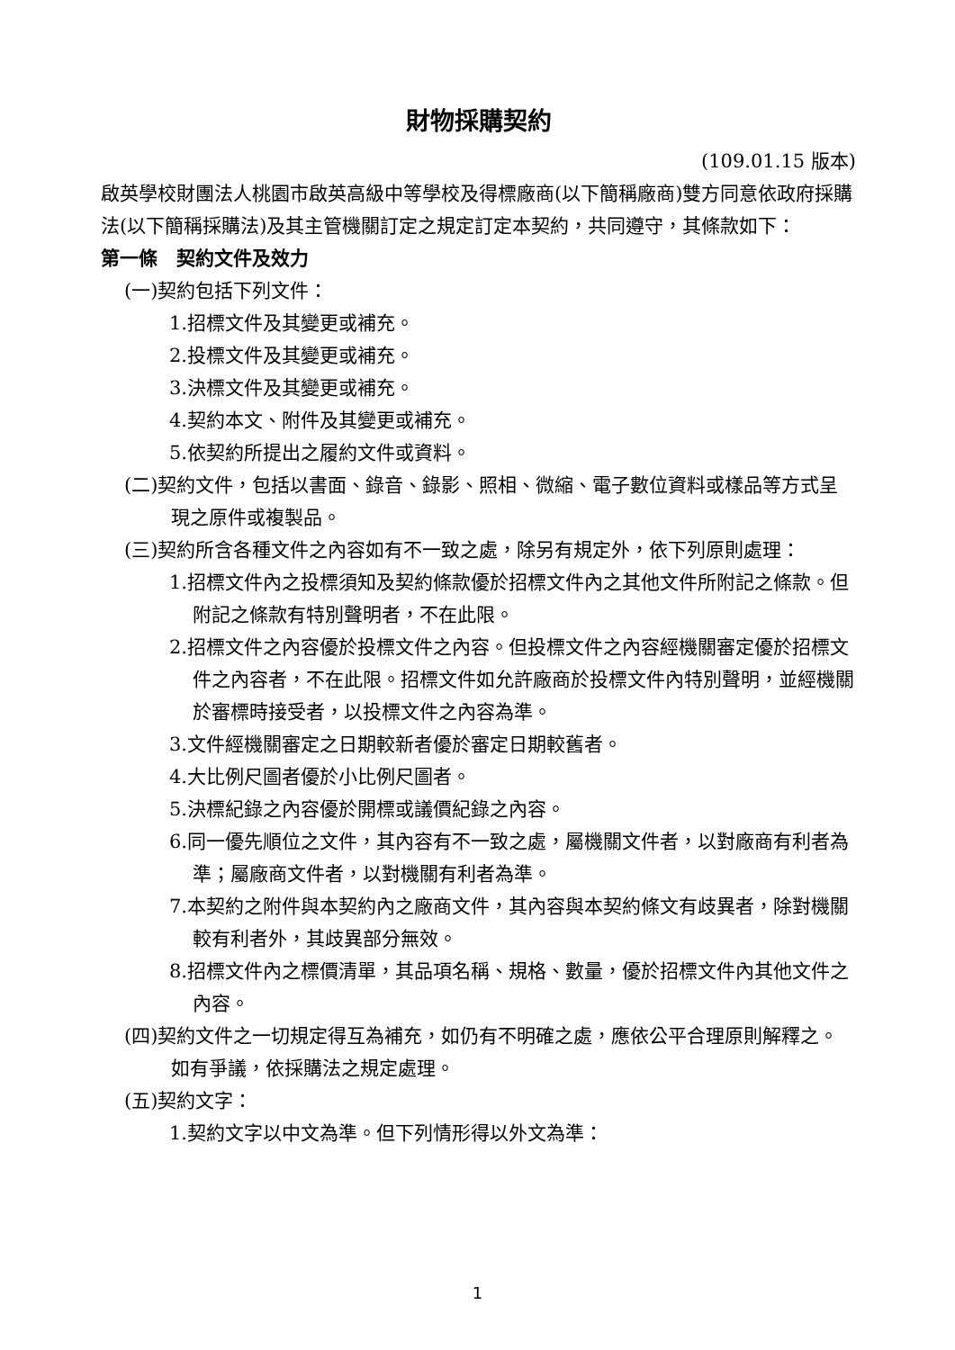財物採購契約
(109.01.15 版本)
啟英學校財團法人桃園市啟英高級中等學校及得標廠商(以下簡稱廠商)雙方同意依政府採購法(以下簡稱採購法)及其主管機關訂定之規定訂定本契約，共同遵守，其條款如下：
第一條　契約文件及效力
(一)契約包括下列文件：
1.招標文件及其變更或補充。
2.投標文件及其變更或補充。
3.決標文件及其變更或補充。
4.契約本文、附件及其變更或補充。
5.依契約所提出之履約文件或資料。
(二)契約文件，包括以書面、錄音、錄影、照相、微縮、電子數位資料或樣品等方式呈現之原件或複製品。
(三)契約所含各種文件之內容如有不一致之處，除另有規定外，依下列原則處理：
1.招標文件內之投標須知及契約條款優於招標文件內之其他文件所附記之條款。但附記之條款有特別聲明者，不在此限。
2.招標文件之內容優於投標文件之內容。但投標文件之內容經機關審定優於招標文件之內容者，不在此限。招標文件如允許廠商於投標文件內特別聲明，並經機關於審標時接受者，以投標文件之內容為準。
3.文件經機關審定之日期較新者優於審定日期較舊者。
4.大比例尺圖者優於小比例尺圖者。
5.決標紀錄之內容優於開標或議價紀錄之內容。
6.同一優先順位之文件，其內容有不一致之處，屬機關文件者，以對廠商有利者為準；屬廠商文件者，以對機關有利者為準。
7.本契約之附件與本契約內之廠商文件，其內容與本契約條文有歧異者，除對機關較有利者外，其歧異部分無效。
8.招標文件內之標價清單，其品項名稱、規格、數量，優於招標文件內其他文件之內容。
(四)契約文件之一切規定得互為補充，如仍有不明確之處，應依公平合理原則解釋之。如有爭議，依採購法之規定處理。
(五)契約文字：
1.契約文字以中文為準。但下列情形得以外文為準：
1